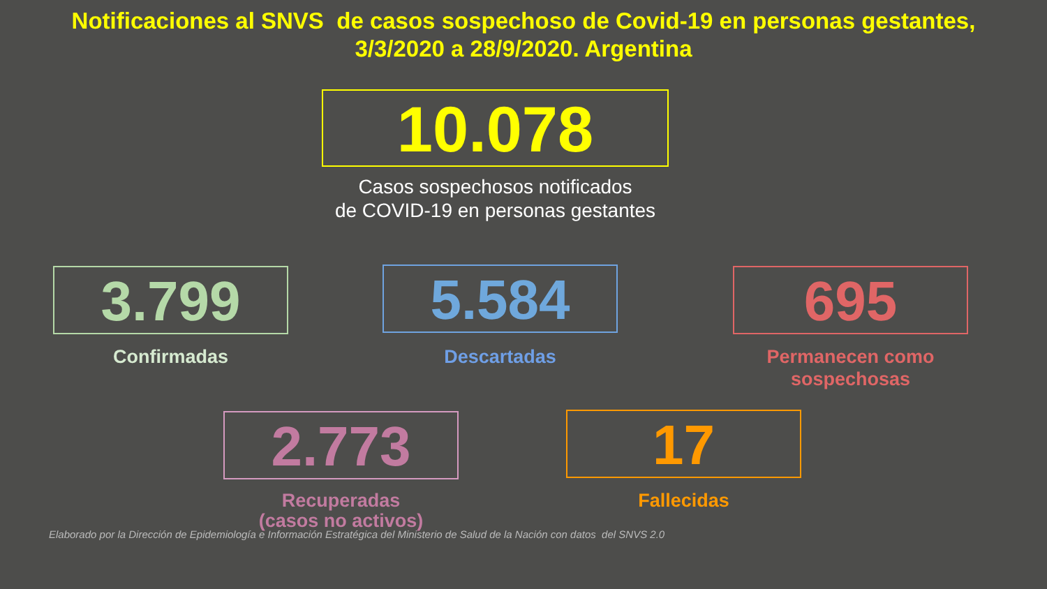Notificaciones al SNVS de casos sospechoso de Covid-19 en personas gestantes,
3/3/2020 a 28/9/2020. Argentina
10.078
Casos sospechosos notificados
de COVID-19 en personas gestantes
3.799
Confirmadas
5.584
Descartadas
695
Permanecen como
sospechosas
2.773
Recuperadas
(casos no activos)
17
Fallecidas
Elaborado por la Dirección de Epidemiología e Información Estratégica del Ministerio de Salud de la Nación con datos del SNVS 2.0